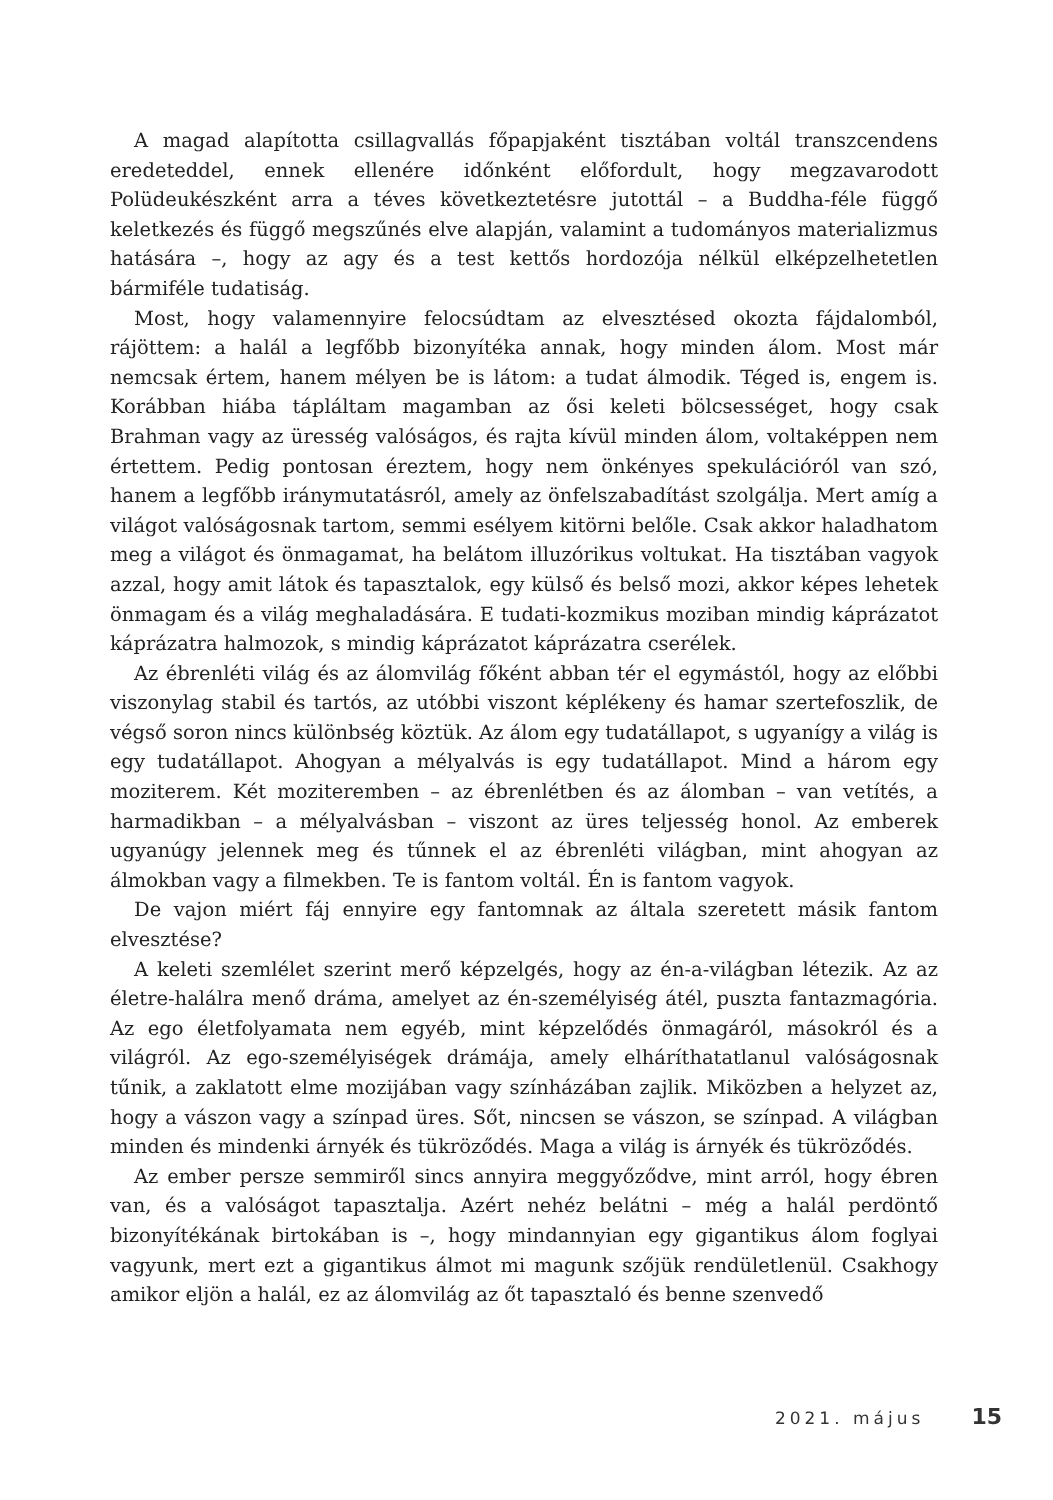A magad alapította csillagvallás főpapjaként tisztában voltál transzcendens eredeteddel, ennek ellenére időnként előfordult, hogy megzavarodott Polüdeukészként arra a téves következtetésre jutottál – a Buddha-féle függő keletkezés és függő megszűnés elve alapján, valamint a tudományos materializmus hatására –, hogy az agy és a test kettős hordozója nélkül elképzelhetetlen bármiféle tudatiság.
Most, hogy valamennyire felocsúdtam az elvesztésed okozta fájdalomból, rájöttem: a halál a legfőbb bizonyítéka annak, hogy minden álom. Most már nemcsak értem, hanem mélyen be is látom: a tudat álmodik. Téged is, engem is. Korábban hiába tápláltam magamban az ősi keleti bölcsességet, hogy csak Brahman vagy az üresség valóságos, és rajta kívül minden álom, voltaképpen nem értettem. Pedig pontosan éreztem, hogy nem önkényes spekulációról van szó, hanem a legfőbb iránymutatásról, amely az önfelszabadítást szolgálja. Mert amíg a világot valóságosnak tartom, semmi esélyem kitörni belőle. Csak akkor haladhatom meg a világot és önmagamat, ha belátom illuzórikus voltukat. Ha tisztában vagyok azzal, hogy amit látok és tapasztalok, egy külső és belső mozi, akkor képes lehetek önmagam és a világ meghaladására. E tudati-kozmikus moziban mindig káprázatot káprázatra halmozok, s mindig káprázatot káprázatra cserélek.
Az ébrenléti világ és az álomvilág főként abban tér el egymástól, hogy az előbbi viszonylag stabil és tartós, az utóbbi viszont képlékeny és hamar szertefoszlik, de végső soron nincs különbség köztük. Az álom egy tudatállapot, s ugyanígy a világ is egy tudatállapot. Ahogyan a mélyalvás is egy tudatállapot. Mind a három egy moziterem. Két moziteremben – az ébrenlétben és az álomban – van vetítés, a harmadikban – a mélyalvásban – viszont az üres teljesség honol. Az emberek ugyanúgy jelennek meg és tűnnek el az ébrenléti világban, mint ahogyan az álmokban vagy a filmekben. Te is fantom voltál. Én is fantom vagyok.
De vajon miért fáj ennyire egy fantomnak az általa szeretett másik fantom elvesztése?
A keleti szemlélet szerint merő képzelgés, hogy az én-a-világban létezik. Az az életre-halálra menő dráma, amelyet az én-személyiség átél, puszta fantazmagória. Az ego életfolyamata nem egyéb, mint képzelődés önmagáról, másokról és a világról. Az ego-személyiségek drámája, amely elháríthatatlanul valóságosnak tűnik, a zaklatott elme mozijában vagy színházában zajlik. Miközben a helyzet az, hogy a vászon vagy a színpad üres. Sőt, nincsen se vászon, se színpad. A világban minden és mindenki árnyék és tükröződés. Maga a világ is árnyék és tükröződés.
Az ember persze semmiről sincs annyira meggyőződve, mint arról, hogy ébren van, és a valóságot tapasztalja. Azért nehéz belátni – még a halál perdöntő bizonyítékának birtokában is –, hogy mindannyian egy gigantikus álom foglyai vagyunk, mert ezt a gigantikus álmot mi magunk szőjük rendületlenül. Csakhogy amikor eljön a halál, ez az álomvilág az őt tapasztaló és benne szenvedő
2021. május 15